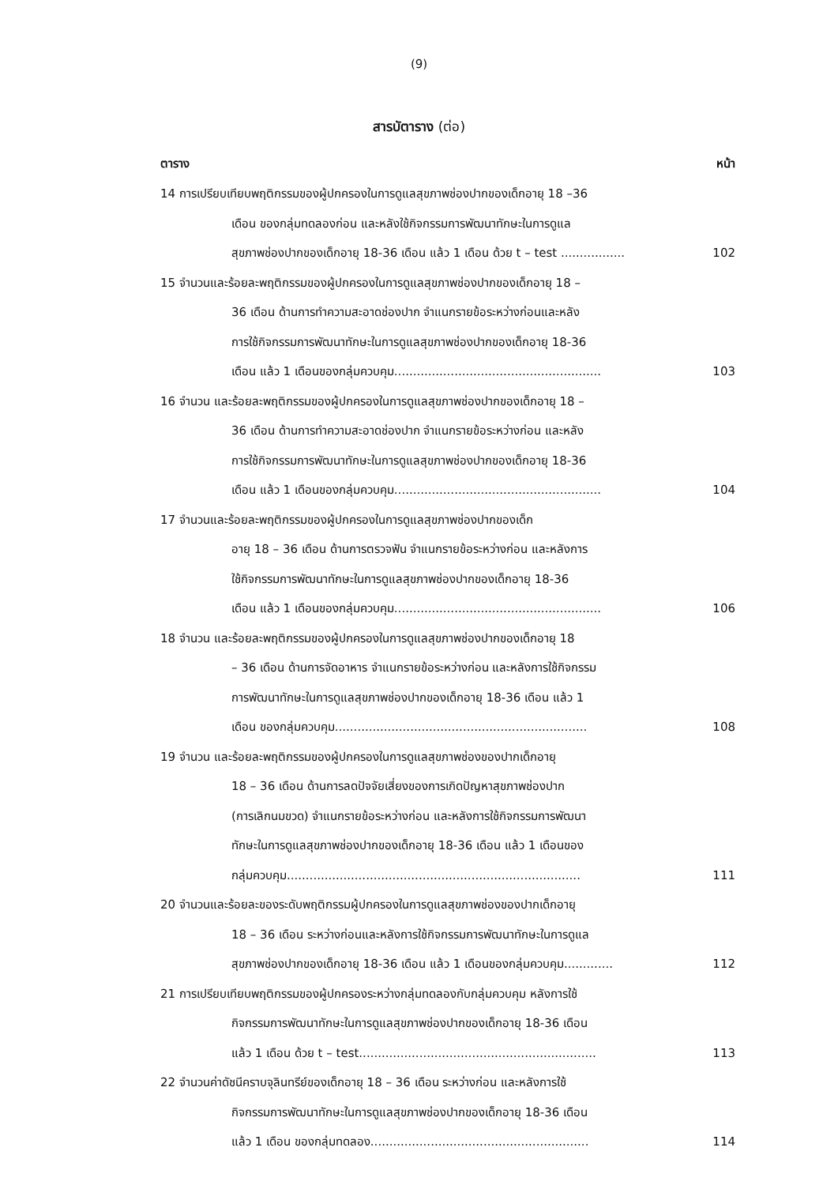(9)
สารบัตาราง (ต่อ)
ตาราง หน้า
14 การเปรียบเทียบพฤติกรรมของผู้ปกครองในการดูแลสุขภาพช่องปากของเด็กอายุ 18 –36
เดือน ของกลุ่มทดลองก่อน และหลังใช้กิจกรรมการพัฒนาทักษะในการดูแล
สุขภาพช่องปากของเด็กอายุ 18-36 เดือน แล้ว 1 เดือน ด้วย t – test .................
102
15 จำนวนและร้อยละพฤติกรรมของผู้ปกครองในการดูแลสุขภาพช่องปากของเด็กอายุ 18 –
36 เดือน ด้านการทำความสะอาดช่องปาก จำแนกรายข้อระหว่างก่อนและหลัง
การใช้กิจกรรมการพัฒนาทักษะในการดูแลสุขภาพช่องปากของเด็กอายุ 18-36
เดือน แล้ว 1 เดือนของกลุ่มควบคุม.......................................................
103
16 จำนวน และร้อยละพฤติกรรมของผู้ปกครองในการดูแลสุขภาพช่องปากของเด็กอายุ 18 –
36 เดือน ด้านการทำความสะอาดช่องปาก จำแนกรายข้อระหว่างก่อน และหลัง
การใช้กิจกรรมการพัฒนาทักษะในการดูแลสุขภาพช่องปากของเด็กอายุ 18-36
เดือน แล้ว 1 เดือนของกลุ่มควบคุม.......................................................
104
17 จำนวนและร้อยละพฤติกรรมของผู้ปกครองในการดูแลสุขภาพช่องปากของเด็ก
อายุ 18 – 36 เดือน ด้านการตรวจฟัน จำแนกรายข้อระหว่างก่อน และหลังการ
ใช้กิจกรรมการพัฒนาทักษะในการดูแลสุขภาพช่องปากของเด็กอายุ 18-36
เดือน แล้ว 1 เดือนของกลุ่มควบคุม.......................................................
106
18 จำนวน และร้อยละพฤติกรรมของผู้ปกครองในการดูแลสุขภาพช่องปากของเด็กอายุ 18
– 36 เดือน ด้านการจัดอาหาร จำแนกรายข้อระหว่างก่อน และหลังการใช้กิจกรรม
การพัฒนาทักษะในการดูแลสุขภาพช่องปากของเด็กอายุ 18-36 เดือน แล้ว 1
เดือน ของกลุ่มควบคุม...................................................................
108
19 จำนวน และร้อยละพฤติกรรมของผู้ปกครองในการดูแลสุขภาพช่องของปากเด็กอายุ
18 – 36 เดือน ด้านการลดปัจจัยเสี่ยงของการเกิดปัญหาสุขภาพช่องปาก
(การเลิกนมขวด) จำแนกรายข้อระหว่างก่อน และหลังการใช้กิจกรรมการพัฒนา
ทักษะในการดูแลสุขภาพช่องปากของเด็กอายุ 18-36 เดือน แล้ว 1 เดือนของ
กลุ่มควบคุม..............................................................................
111
20 จำนวนและร้อยละของระดับพฤติกรรมผู้ปกครองในการดูแลสุขภาพช่องของปากเด็กอายุ
18 – 36 เดือน ระหว่างก่อนและหลังการใช้กิจกรรมการพัฒนาทักษะในการดูแล
สุขภาพช่องปากของเด็กอายุ 18-36 เดือน แล้ว 1 เดือนของกลุ่มควบคุม.............
112
21 การเปรียบเทียบพฤติกรรมของผู้ปกครองระหว่างกลุ่มทดลองกับกลุ่มควบคุม หลังการใช้
กิจกรรมการพัฒนาทักษะในการดูแลสุขภาพช่องปากของเด็กอายุ 18-36 เดือน
แล้ว 1 เดือน ด้วย t – test...............................................................
113
22 จำนวนค่าดัชนีคราบจุลินทรีย์ของเด็กอายุ 18 – 36 เดือน ระหว่างก่อน และหลังการใช้
กิจกรรมการพัฒนาทักษะในการดูแลสุขภาพช่องปากของเด็กอายุ 18-36 เดือน
แล้ว 1 เดือน ของกลุ่มทดลอง..........................................................
114